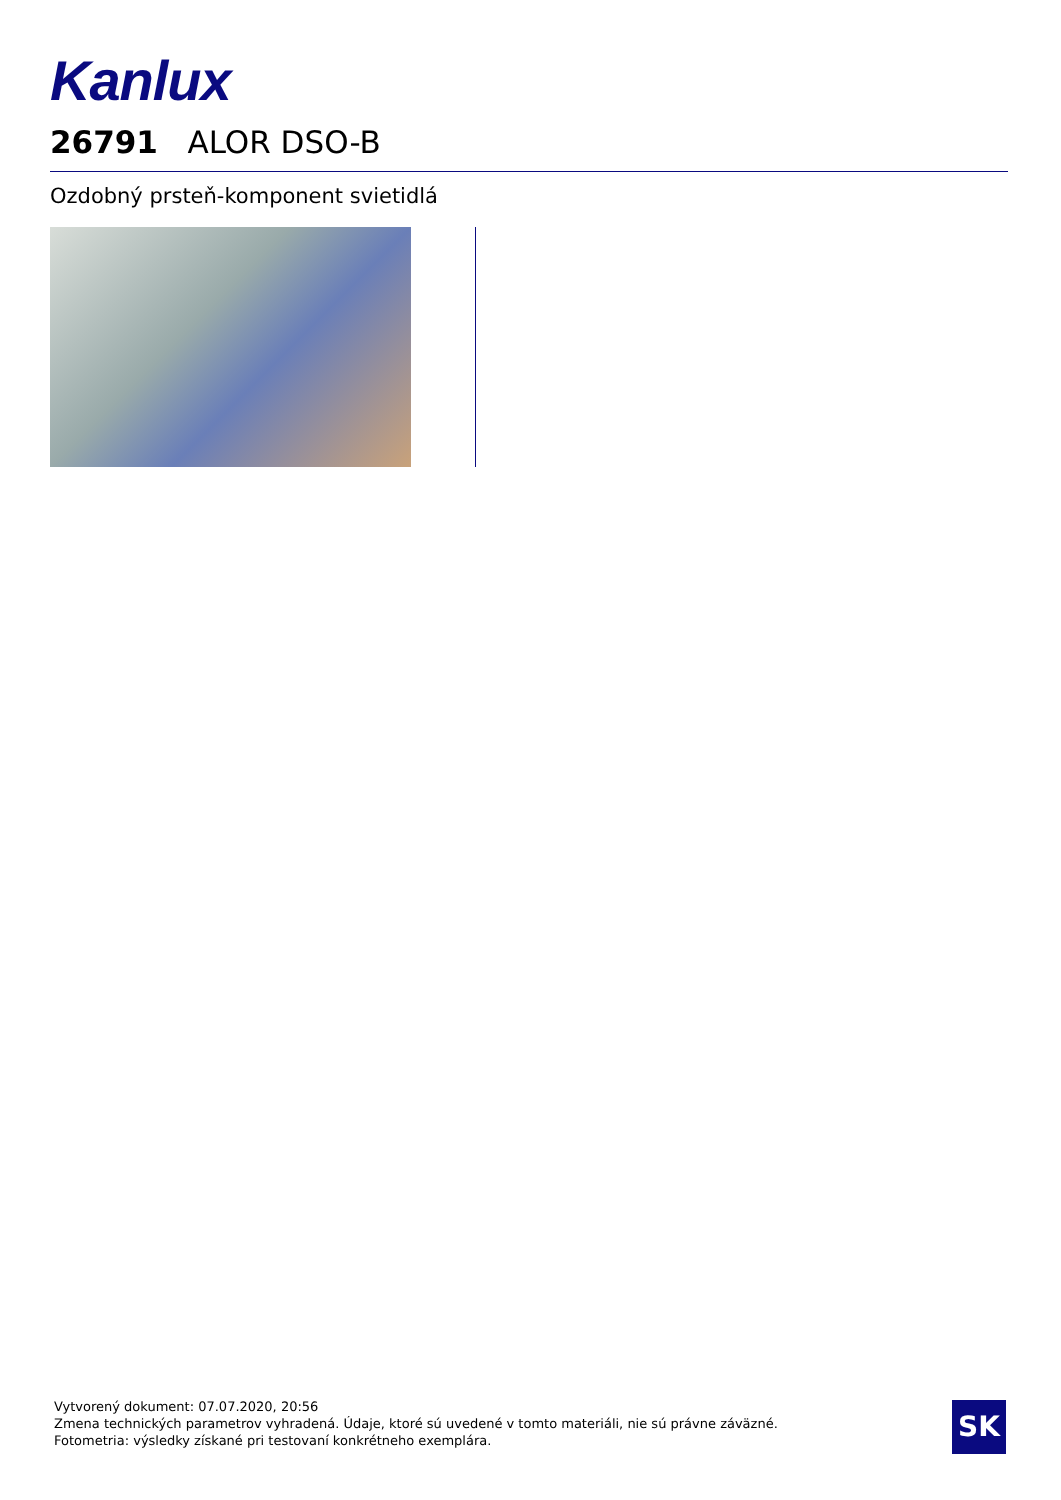Kanlux
26791 ALOR DSO-B
Ozdobný prsteň-komponent svietidlá
Vytvorený dokument: 07.07.2020, 20:56
Zmena technických parametrov vyhradená. Údaje, ktoré sú uvedené v tomto materiáli, nie sú právne záväzné.
Fotometria: výsledky získané pri testovaní konkrétneho exemplára.
SK